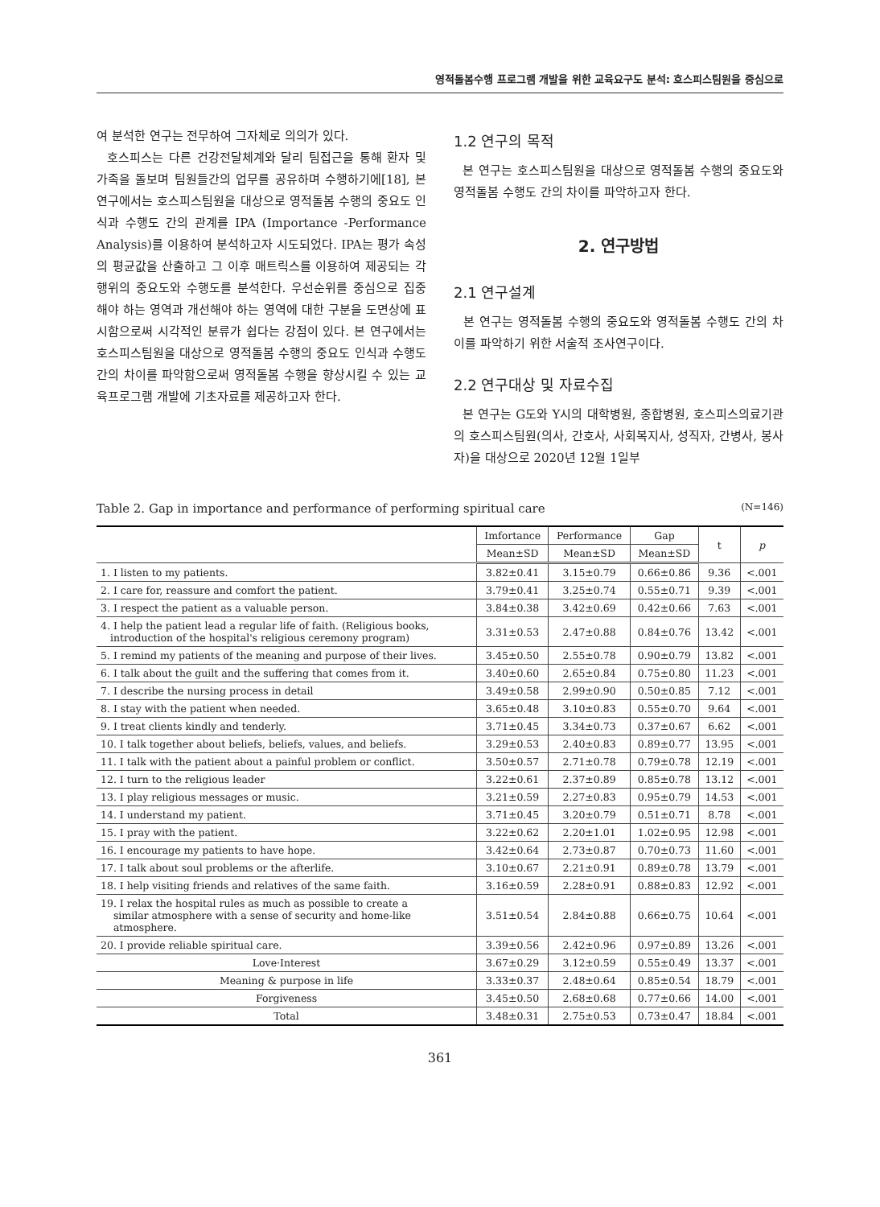영적돌봄수행 프로그램 개발을 위한 교육요구도 분석: 호스피스팀원을 중심으로
여 분석한 연구는 전무하여 그자체로 의의가 있다.
호스피스는 다른 건강전달체계와 달리 팀접근을 통해 환자 및 가족을 돌보며 팀원들간의 업무를 공유하며 수행하기에[18], 본 연구에서는 호스피스팀원을 대상으로 영적돌봄 수행의 중요도 인식과 수행도 간의 관계를 IPA (Importance -Performance Analysis)를 이용하여 분석하고자 시도되었다. IPA는 평가 속성의 평균값을 산출하고 그 이후 매트릭스를 이용하여 제공되는 각 행위의 중요도와 수행도를 분석한다. 우선순위를 중심으로 집중해야 하는 영역과 개선해야 하는 영역에 대한 구분을 도면상에 표시함으로써 시각적인 분류가 쉽다는 강점이 있다. 본 연구에서는 호스피스팀원을 대상으로 영적돌봄 수행의 중요도 인식과 수행도 간의 차이를 파악함으로써 영적돌봄 수행을 향상시킬 수 있는 교육프로그램 개발에 기초자료를 제공하고자 한다.
1.2 연구의 목적
본 연구는 호스피스팀원을 대상으로 영적돌봄 수행의 중요도와 영적돌봄 수행도 간의 차이를 파악하고자 한다.
2. 연구방법
2.1 연구설계
본 연구는 영적돌봄 수행의 중요도와 영적돌봄 수행도 간의 차이를 파악하기 위한 서술적 조사연구이다.
2.2 연구대상 및 자료수집
본 연구는 G도와 Y시의 대학병원, 종합병원, 호스피스의료기관의 호스피스팀원(의사, 간호사, 사회복지사, 성직자, 간병사, 봉사자)을 대상으로 2020년 12월 1일부
Table 2. Gap in importance and performance of performing spiritual care (N=146)
| | Imfortance | Performance | Gap | t | p |
| --- | --- | --- | --- | --- | --- |
| | Mean±SD | Mean±SD | Mean±SD | | |
| 1. I listen to my patients. | 3.82±0.41 | 3.15±0.79 | 0.66±0.86 | 9.36 | <.001 |
| 2. I care for, reassure and comfort the patient. | 3.79±0.41 | 3.25±0.74 | 0.55±0.71 | 9.39 | <.001 |
| 3. I respect the patient as a valuable person. | 3.84±0.38 | 3.42±0.69 | 0.42±0.66 | 7.63 | <.001 |
| 4. I help the patient lead a regular life of faith. (Religious books, introduction of the hospital's religious ceremony program) | 3.31±0.53 | 2.47±0.88 | 0.84±0.76 | 13.42 | <.001 |
| 5. I remind my patients of the meaning and purpose of their lives. | 3.45±0.50 | 2.55±0.78 | 0.90±0.79 | 13.82 | <.001 |
| 6. I talk about the guilt and the suffering that comes from it. | 3.40±0.60 | 2.65±0.84 | 0.75±0.80 | 11.23 | <.001 |
| 7. I describe the nursing process in detail | 3.49±0.58 | 2.99±0.90 | 0.50±0.85 | 7.12 | <.001 |
| 8. I stay with the patient when needed. | 3.65±0.48 | 3.10±0.83 | 0.55±0.70 | 9.64 | <.001 |
| 9. I treat clients kindly and tenderly. | 3.71±0.45 | 3.34±0.73 | 0.37±0.67 | 6.62 | <.001 |
| 10. I talk together about beliefs, beliefs, values, and beliefs. | 3.29±0.53 | 2.40±0.83 | 0.89±0.77 | 13.95 | <.001 |
| 11. I talk with the patient about a painful problem or conflict. | 3.50±0.57 | 2.71±0.78 | 0.79±0.78 | 12.19 | <.001 |
| 12. I turn to the religious leader | 3.22±0.61 | 2.37±0.89 | 0.85±0.78 | 13.12 | <.001 |
| 13. I play religious messages or music. | 3.21±0.59 | 2.27±0.83 | 0.95±0.79 | 14.53 | <.001 |
| 14. I understand my patient. | 3.71±0.45 | 3.20±0.79 | 0.51±0.71 | 8.78 | <.001 |
| 15. I pray with the patient. | 3.22±0.62 | 2.20±1.01 | 1.02±0.95 | 12.98 | <.001 |
| 16. I encourage my patients to have hope. | 3.42±0.64 | 2.73±0.87 | 0.70±0.73 | 11.60 | <.001 |
| 17. I talk about soul problems or the afterlife. | 3.10±0.67 | 2.21±0.91 | 0.89±0.78 | 13.79 | <.001 |
| 18. I help visiting friends and relatives of the same faith. | 3.16±0.59 | 2.28±0.91 | 0.88±0.83 | 12.92 | <.001 |
| 19. I relax the hospital rules as much as possible to create a similar atmosphere with a sense of security and home-like atmosphere. | 3.51±0.54 | 2.84±0.88 | 0.66±0.75 | 10.64 | <.001 |
| 20. I provide reliable spiritual care. | 3.39±0.56 | 2.42±0.96 | 0.97±0.89 | 13.26 | <.001 |
| Love·Interest | 3.67±0.29 | 3.12±0.59 | 0.55±0.49 | 13.37 | <.001 |
| Meaning & purpose in life | 3.33±0.37 | 2.48±0.64 | 0.85±0.54 | 18.79 | <.001 |
| Forgiveness | 3.45±0.50 | 2.68±0.68 | 0.77±0.66 | 14.00 | <.001 |
| Total | 3.48±0.31 | 2.75±0.53 | 0.73±0.47 | 18.84 | <.001 |
361